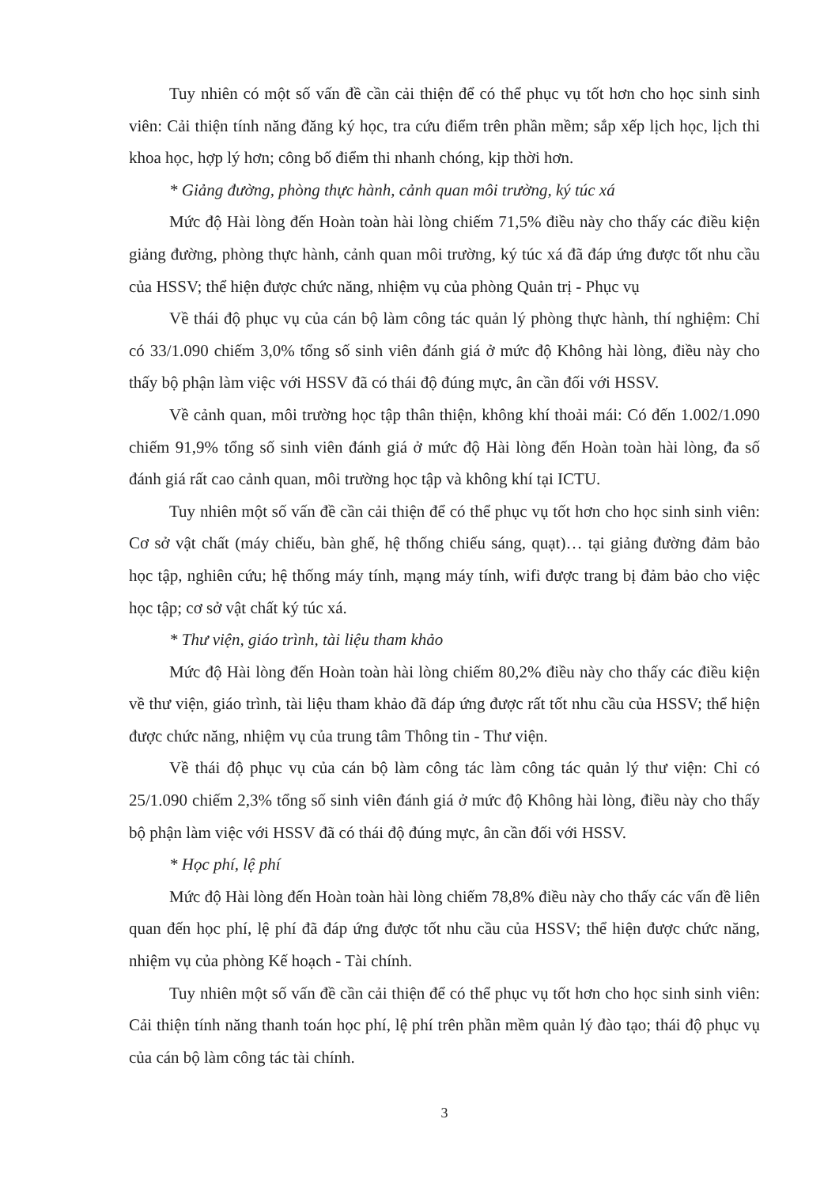Tuy nhiên có một số vấn đề cần cải thiện để có thể phục vụ tốt hơn cho học sinh sinh viên: Cải thiện tính năng đăng ký học, tra cứu điểm trên phần mềm; sắp xếp lịch học, lịch thi khoa học, hợp lý hơn; công bố điểm thi nhanh chóng, kịp thời hơn.
* Giảng đường, phòng thực hành, cảnh quan môi trường, ký túc xá
Mức độ Hài lòng đến Hoàn toàn hài lòng chiếm 71,5% điều này cho thấy các điều kiện giảng đường, phòng thực hành, cảnh quan môi trường, ký túc xá đã đáp ứng được tốt nhu cầu của HSSV; thể hiện được chức năng, nhiệm vụ của phòng Quản trị - Phục vụ
Về thái độ phục vụ của cán bộ làm công tác quản lý phòng thực hành, thí nghiệm: Chỉ có 33/1.090 chiếm 3,0% tổng số sinh viên đánh giá ở mức độ Không hài lòng, điều này cho thấy bộ phận làm việc với HSSV đã có thái độ đúng mực, ân cần đối với HSSV.
Về cảnh quan, môi trường học tập thân thiện, không khí thoải mái: Có đến 1.002/1.090 chiếm 91,9% tổng số sinh viên đánh giá ở mức độ Hài lòng đến Hoàn toàn hài lòng, đa số đánh giá rất cao cảnh quan, môi trường học tập và không khí tại ICTU.
Tuy nhiên một số vấn đề cần cải thiện để có thể phục vụ tốt hơn cho học sinh sinh viên: Cơ sở vật chất (máy chiếu, bàn ghế, hệ thống chiếu sáng, quạt)… tại giảng đường đảm bảo học tập, nghiên cứu; hệ thống máy tính, mạng máy tính, wifi được trang bị đảm bảo cho việc học tập; cơ sở vật chất ký túc xá.
* Thư viện, giáo trình, tài liệu tham khảo
Mức độ Hài lòng đến Hoàn toàn hài lòng chiếm 80,2% điều này cho thấy các điều kiện về thư viện, giáo trình, tài liệu tham khảo đã đáp ứng được rất tốt nhu cầu của HSSV; thể hiện được chức năng, nhiệm vụ của trung tâm Thông tin - Thư viện.
Về thái độ phục vụ của cán bộ làm công tác làm công tác quản lý thư viện: Chỉ có 25/1.090 chiếm 2,3% tổng số sinh viên đánh giá ở mức độ Không hài lòng, điều này cho thấy bộ phận làm việc với HSSV đã có thái độ đúng mực, ân cần đối với HSSV.
* Học phí, lệ phí
Mức độ Hài lòng đến Hoàn toàn hài lòng chiếm 78,8% điều này cho thấy các vấn đề liên quan đến học phí, lệ phí đã đáp ứng được tốt nhu cầu của HSSV; thể hiện được chức năng, nhiệm vụ của phòng Kế hoạch - Tài chính.
Tuy nhiên một số vấn đề cần cải thiện để có thể phục vụ tốt hơn cho học sinh sinh viên: Cải thiện tính năng thanh toán học phí, lệ phí trên phần mềm quản lý đào tạo; thái độ phục vụ của cán bộ làm công tác tài chính.
3